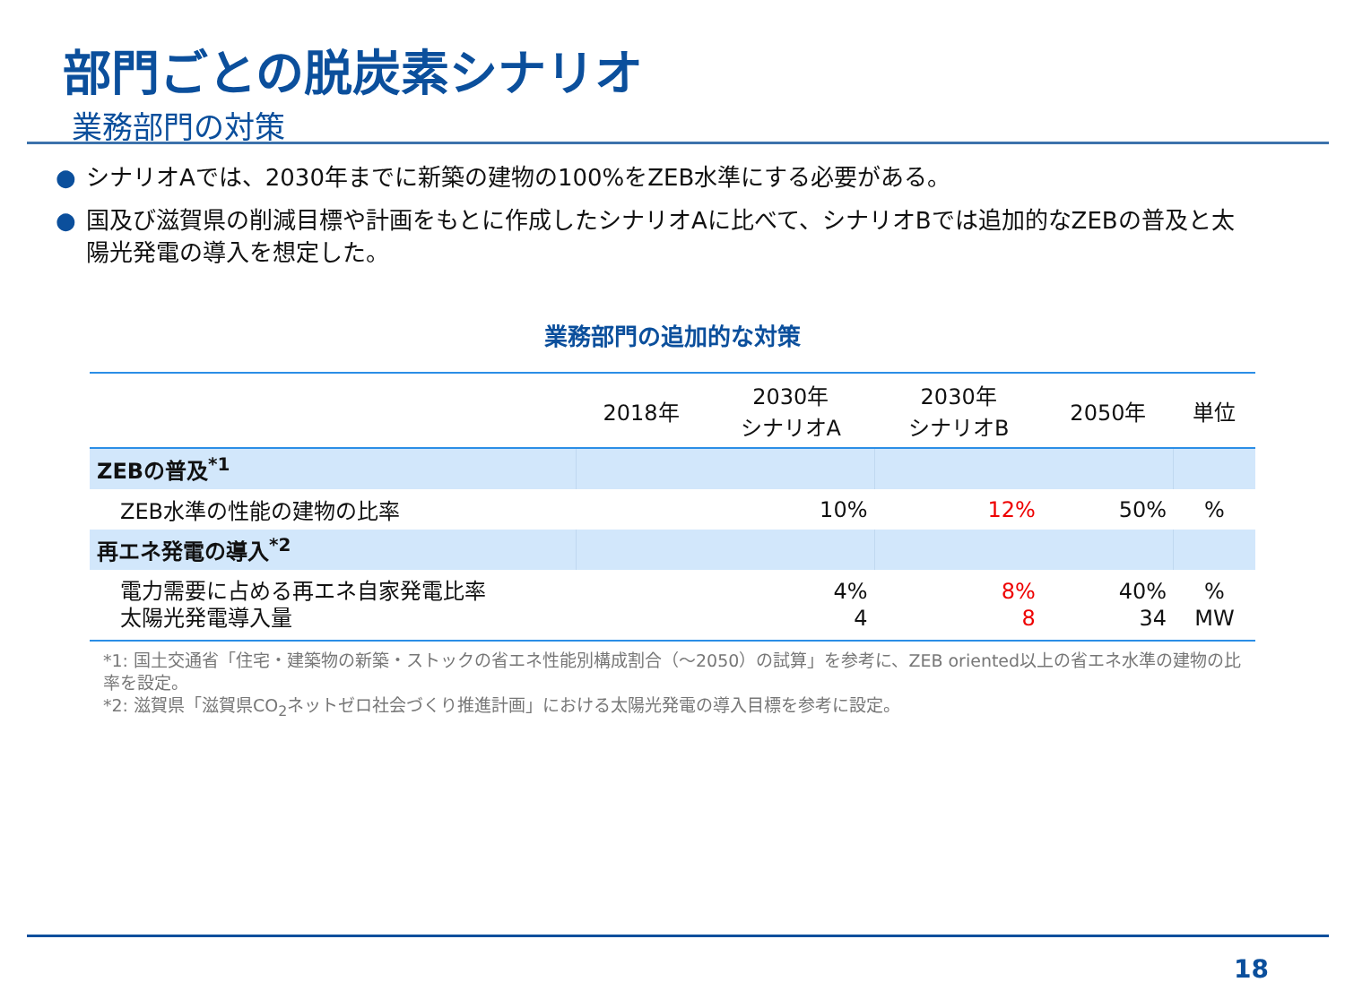部門ごとの脱炭素シナリオ
業務部門の対策
● シナリオAでは、2030年までに新築の建物の100%をZEB水準にする必要がある。
● 国及び滋賀県の削減目標や計画をもとに作成したシナリオAに比べて、シナリオBでは追加的なZEBの普及と太陽光発電の導入を想定した。
業務部門の追加的な対策
| | 2018年 | 2030年 シナリオA | 2030年 シナリオB | 2050年 | 単位 |
| --- | --- | --- | --- | --- | --- |
| ZEBの普及<sup>*1</sup> | | | | | |
| ZEB水準の性能の建物の比率 | | 10% | 12% | 50% | % |
| 再エネ発電の導入<sup>*2</sup> | | | | | |
| 電力需要に占める再エネ自家発電比率 太陽光発電導入量 | | 4% 4 | 8% 8 | 40% 34 | % MW |
*1: 国土交通省「住宅・建築物の新築・ストックの省エネ性能別構成割合（～2050）の試算」を参考に、ZEB oriented以上の省エネ水準の建物の比率を設定。
*2: 滋賀県「滋賀県CO<sub>2</sub>ネットゼロ社会づくり推進計画」における太陽光発電の導入目標を参考に設定。
18